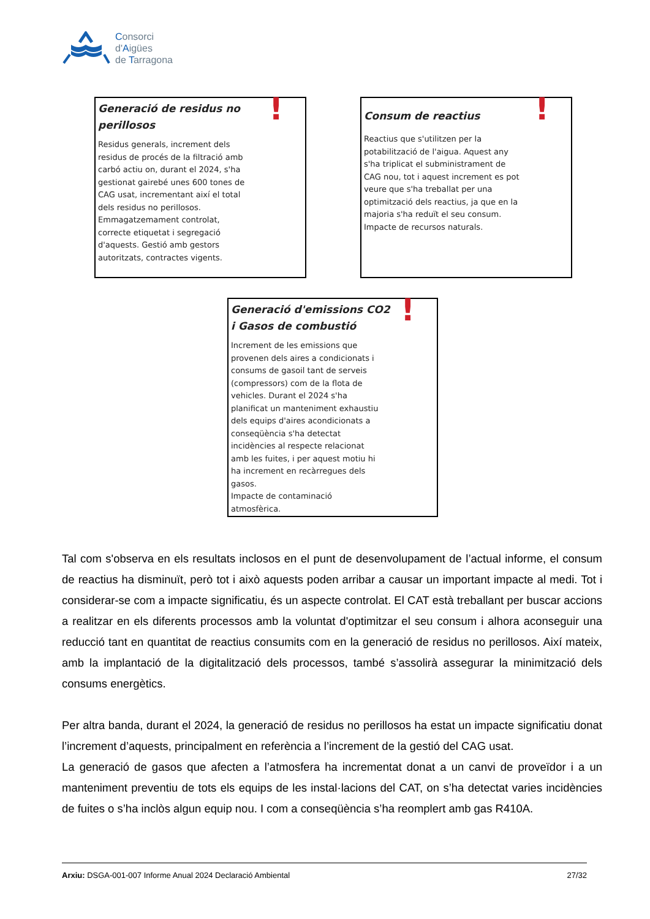Consorci
d'Aigües
de Tarragona
!
Generació de residus no perillosos
Residus generals, increment dels residus de procés de la filtració amb carbó actiu on, durant el 2024, s'ha gestionat gairebé unes 600 tones de CAG usat, incrementant així el total dels residus no perillosos. Emmagatzemament controlat, correcte etiquetat i segregació d'aquests. Gestió amb gestors autoritzats, contractes vigents.
!
Consum de reactius
Reactius que s'utilitzen per la potabilització de l'aigua. Aquest any s'ha triplicat el subministrament de CAG nou, tot i aquest increment es pot veure que s'ha treballat per una optimització dels reactius, ja que en la majoria s'ha reduït el seu consum. Impacte de recursos naturals.
!
Generació d'emissions CO2 i Gasos de combustió
Increment de les emissions que provenen dels aires a condicionats i consums de gasoil tant de serveis (compressors) com de la flota de vehicles. Durant el 2024 s'ha planificat un manteniment exhaustiu dels equips d'aires acondicionats a conseqüència s'ha detectat incidències al respecte relacionat amb les fuites, i per aquest motiu hi ha increment en recàrregues dels gasos.
Impacte de contaminació atmosfèrica.
Tal com s'observa en els resultats inclosos en el punt de desenvolupament de l’actual informe, el consum de reactius ha disminuït, però tot i això aquests poden arribar a causar un important impacte al medi. Tot i considerar-se com a impacte significatiu, és un aspecte controlat. El CAT està treballant per buscar accions a realitzar en els diferents processos amb la voluntat d'optimitzar el seu consum i alhora aconseguir una reducció tant en quantitat de reactius consumits com en la generació de residus no perillosos. Així mateix, amb la implantació de la digitalització dels processos, també s’assolirà assegurar la minimització dels consums energètics.
Per altra banda, durant el 2024, la generació de residus no perillosos ha estat un impacte significatiu donat l’increment d’aquests, principalment en referència a l’increment de la gestió del CAG usat.
La generació de gasos que afecten a l’atmosfera ha incrementat donat a un canvi de proveïdor i a un manteniment preventiu de tots els equips de les instal·lacions del CAT, on s’ha detectat varies incidències de fuites o s’ha inclòs algun equip nou. I com a conseqüència s’ha reomplert amb gas R410A.
Arxiu: DSGA-001-007 Informe Anual 2024 Declaració Ambiental 27/32